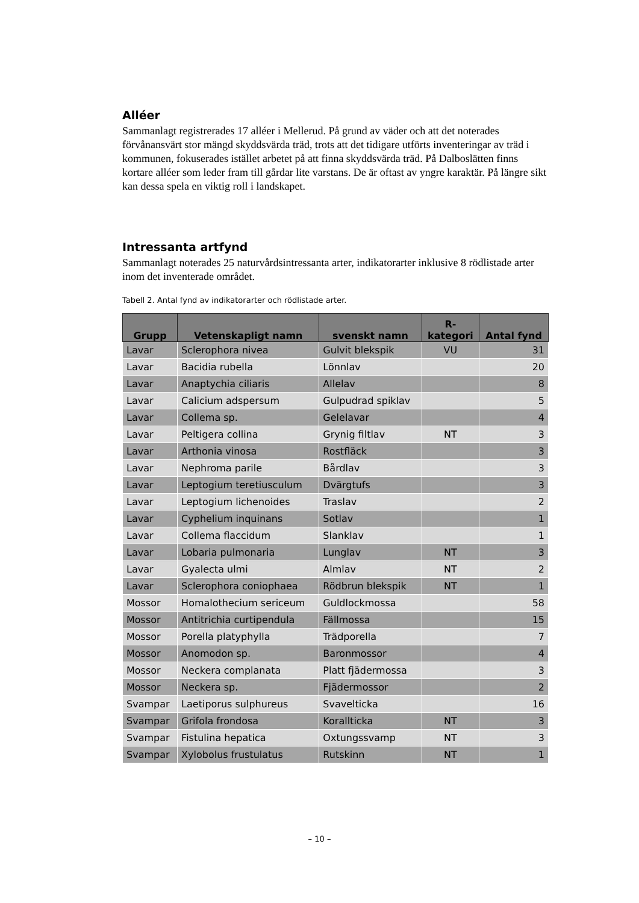Alléer
Sammanlagt registrerades 17 alléer i Mellerud. På grund av väder och att det noterades förvånansvärt stor mängd skyddsvärda träd, trots att det tidigare utförts inventeringar av träd i kommunen, fokuserades istället arbetet på att finna skyddsvärda träd. På Dalboslätten finns kortare alléer som leder fram till gårdar lite varstans. De är oftast av yngre karaktär. På längre sikt kan dessa spela en viktig roll i landskapet.
Intressanta artfynd
Sammanlagt noterades 25 naturvårdsintressanta arter, indikatorarter inklusive 8 rödlistade arter inom det inventerade området.
Tabell 2. Antal fynd av indikatorarter och rödlistade arter.
| Grupp | Vetenskapligt namn | svenskt namn | R- kategori | Antal fynd |
| --- | --- | --- | --- | --- |
| Lavar | Sclerophora nivea | Gulvit blekspik | VU | 31 |
| Lavar | Bacidia rubella | Lönnlav | | 20 |
| Lavar | Anaptychia ciliaris | Allelav | | 8 |
| Lavar | Calicium adspersum | Gulpudrad spiklav | | 5 |
| Lavar | Collema sp. | Gelelavar | | 4 |
| Lavar | Peltigera collina | Grynig filtlav | NT | 3 |
| Lavar | Arthonia vinosa | Rostfläck | | 3 |
| Lavar | Nephroma parile | Bårdlav | | 3 |
| Lavar | Leptogium teretiusculum | Dvärgtufs | | 3 |
| Lavar | Leptogium lichenoides | Traslav | | 2 |
| Lavar | Cyphelium inquinans | Sotlav | | 1 |
| Lavar | Collema flaccidum | Slanklav | | 1 |
| Lavar | Lobaria pulmonaria | Lunglav | NT | 3 |
| Lavar | Gyalecta ulmi | Almlav | NT | 2 |
| Lavar | Sclerophora coniophaea | Rödbrun blekspik | NT | 1 |
| Mossor | Homalothecium sericeum | Guldlockmossa | | 58 |
| Mossor | Antitrichia curtipendula | Fällmossa | | 15 |
| Mossor | Porella platyphylla | Trädporella | | 7 |
| Mossor | Anomodon sp. | Baronmossor | | 4 |
| Mossor | Neckera complanata | Platt fjädermossa | | 3 |
| Mossor | Neckera sp. | Fjädermossor | | 2 |
| Svampar | Laetiporus sulphureus | Svavelticka | | 16 |
| Svampar | Grifola frondosa | Korallticka | NT | 3 |
| Svampar | Fistulina hepatica | Oxtungssvamp | NT | 3 |
| Svampar | Xylobolus frustulatus | Rutskinn | NT | 1 |
– 10 –